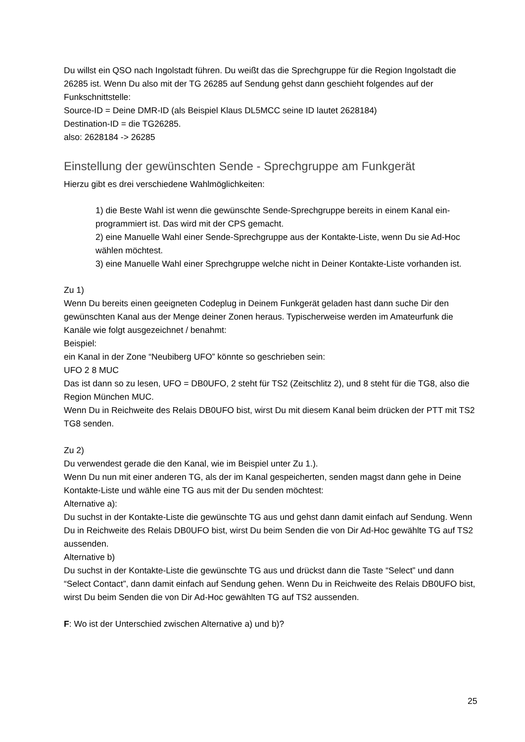Du willst ein QSO nach Ingolstadt führen. Du weißt das die Sprechgruppe für die Region Ingolstadt die 26285 ist. Wenn Du also mit der TG 26285 auf Sendung gehst dann geschieht folgendes auf der Funkschnittstelle:
Source-ID = Deine DMR-ID (als Beispiel Klaus DL5MCC seine ID lautet 2628184)
Destination-ID = die TG26285.
also: 2628184 -> 26285
Einstellung der gewünschten Sende - Sprechgruppe am Funkgerät
Hierzu gibt es drei verschiedene Wahlmöglichkeiten:
1) die Beste Wahl ist wenn die gewünschte Sende-Sprechgruppe bereits in einem Kanal ein-programmiert ist. Das wird mit der CPS gemacht.
2) eine Manuelle Wahl einer Sende-Sprechgruppe aus der Kontakte-Liste, wenn Du sie Ad-Hoc wählen möchtest.
3) eine Manuelle Wahl einer Sprechgruppe welche nicht in Deiner Kontakte-Liste vorhanden ist.
Zu 1)
Wenn Du bereits einen geeigneten Codeplug in Deinem Funkgerät geladen hast dann suche Dir den gewünschten Kanal aus der Menge deiner Zonen heraus. Typischerweise werden im Amateurfunk die Kanäle wie folgt ausgezeichnet / benahmt:
Beispiel:
ein Kanal in der Zone “Neubiberg UFO” könnte so geschrieben sein:
UFO 2 8 MUC
Das ist dann so zu lesen, UFO = DB0UFO, 2 steht für TS2 (Zeitschlitz 2), und 8 steht für die TG8, also die Region München MUC.
Wenn Du in Reichweite des Relais DB0UFO bist, wirst Du mit diesem Kanal beim drücken der PTT mit TS2 TG8 senden.
Zu 2)
Du verwendest gerade die den Kanal, wie im Beispiel unter Zu 1.).
Wenn Du nun mit einer anderen TG, als der im Kanal gespeicherten, senden magst dann gehe in Deine Kontakte-Liste und wähle eine TG aus mit der Du senden möchtest:
Alternative a):
Du suchst in der Kontakte-Liste die gewünschte TG aus und gehst dann damit einfach auf Sendung. Wenn Du in Reichweite des Relais DB0UFO bist, wirst Du beim Senden die von Dir Ad-Hoc gewählte TG auf TS2 aussenden.
Alternative b)
Du suchst in der Kontakte-Liste die gewünschte TG aus und drückst dann die Taste “Select” und dann “Select Contact”, dann damit einfach auf Sendung gehen. Wenn Du in Reichweite des Relais DB0UFO bist, wirst Du beim Senden die von Dir Ad-Hoc gewählten TG auf TS2 aussenden.
F: Wo ist der Unterschied zwischen Alternative a) und b)?
25